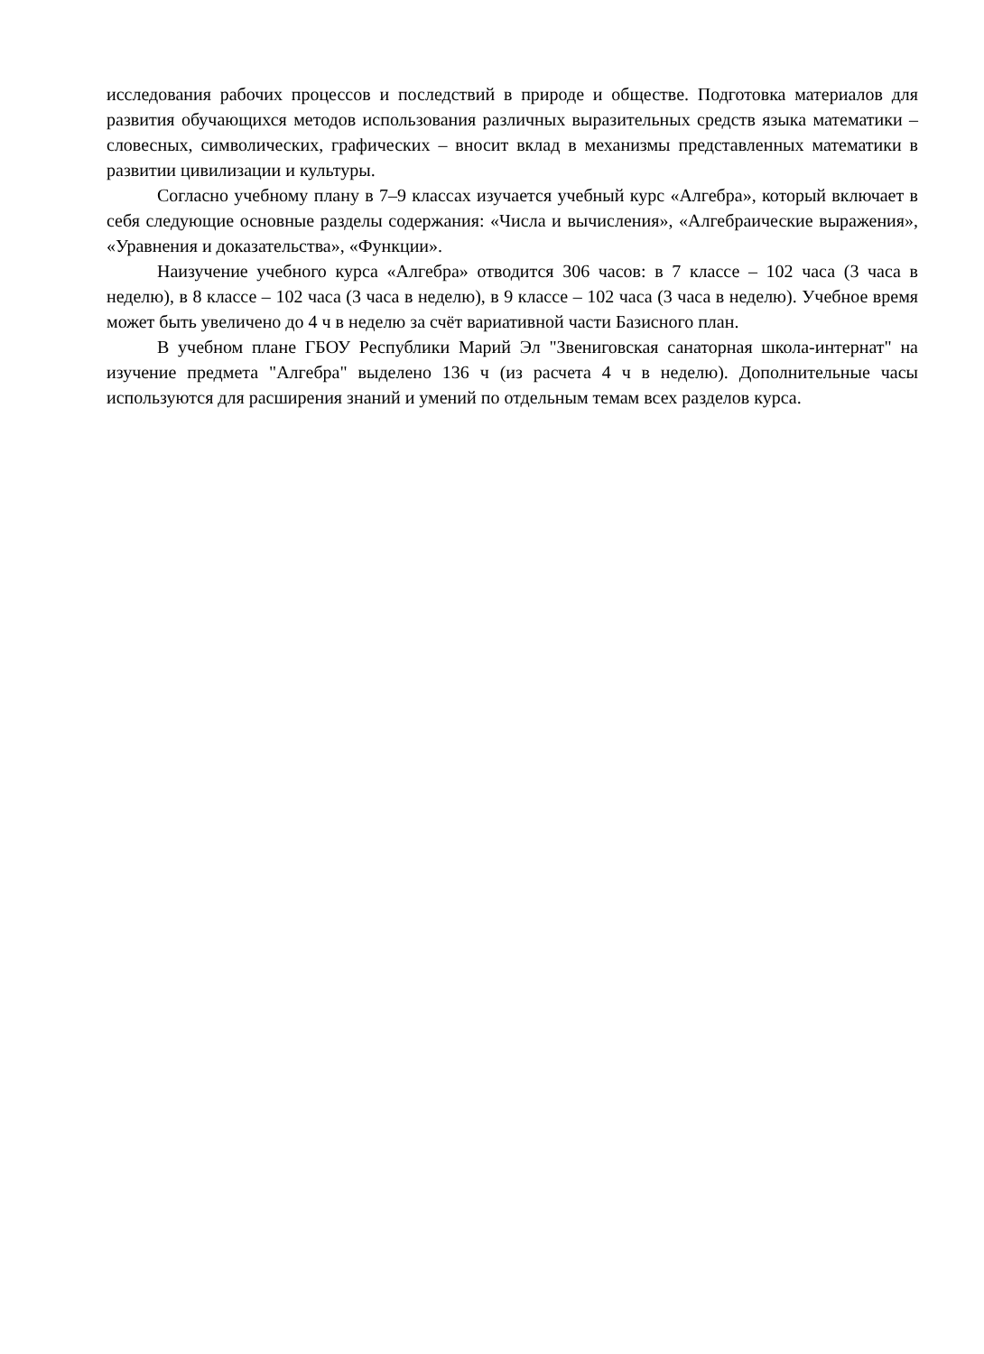исследования рабочих процессов и последствий в природе и обществе. Подготовка материалов для развития обучающихся методов использования различных выразительных средств языка математики – словесных, символических, графических – вносит вклад в механизмы представленных математики в развитии цивилизации и культуры.
Согласно учебному плану в 7–9 классах изучается учебный курс «Алгебра», который включает в себя следующие основные разделы содержания: «Числа и вычисления», «Алгебраические выражения», «Уравнения и доказательства», «Функции».
Наизучение учебного курса «Алгебра» отводится 306 часов: в 7 классе – 102 часа (3 часа в неделю), в 8 классе – 102 часа (3 часа в неделю), в 9 классе – 102 часа (3 часа в неделю). Учебное время может быть увеличено до 4 ч в неделю за счёт вариативной части Базисного план.
В учебном плане ГБОУ Республики Марий Эл "Звениговская санаторная школа-интернат" на изучение предмета "Алгебра" выделено 136 ч (из расчета 4 ч в неделю). Дополнительные часы используются для расширения знаний и умений по отдельным темам всех разделов курса.